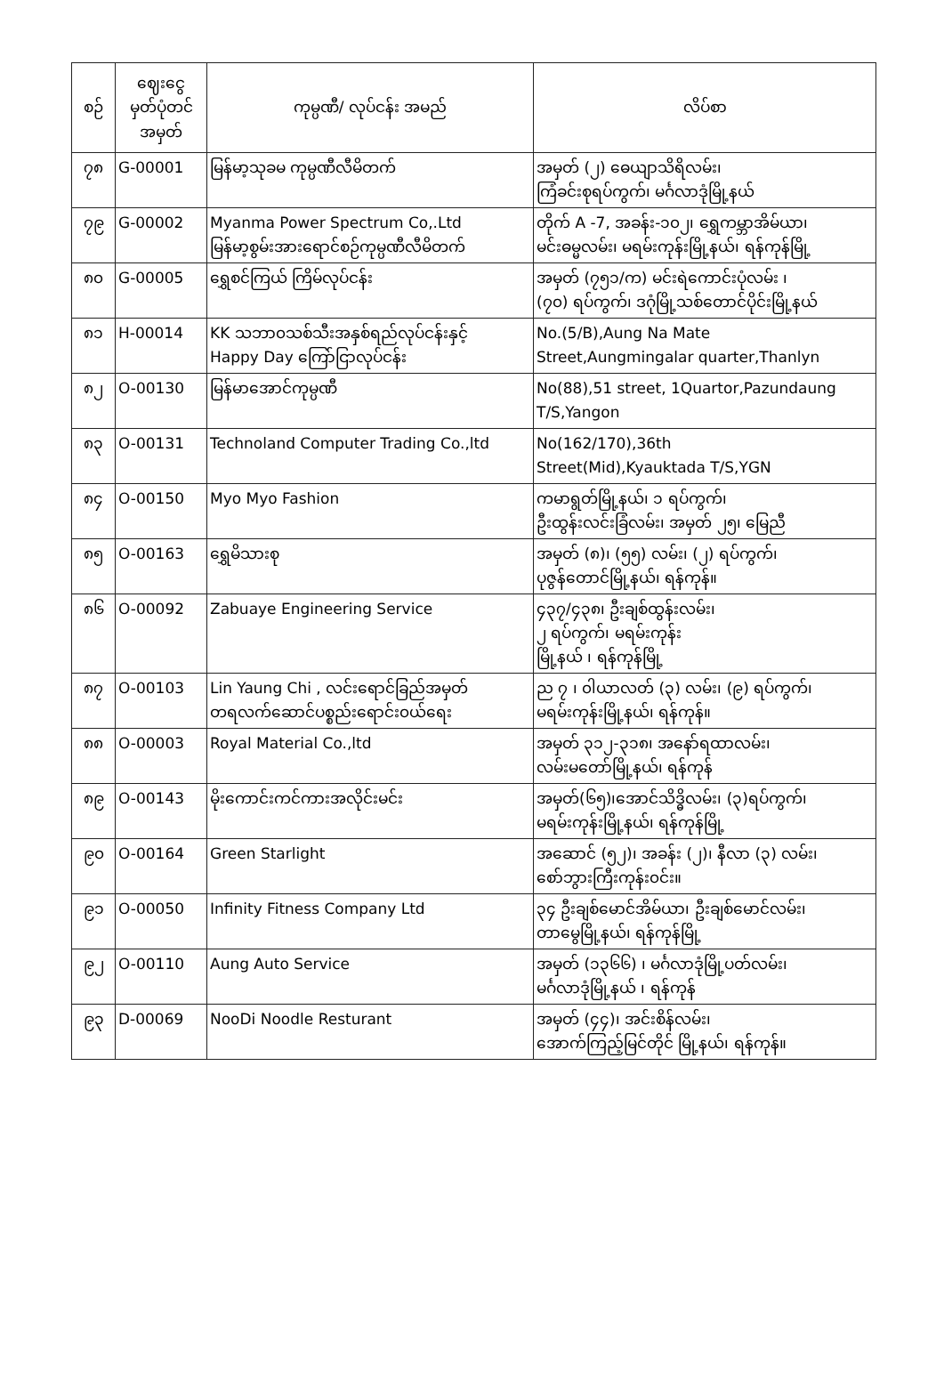| စဉ် | ဈေးငွေ မှတ်ပုံတင် အမှတ် | ကုမ္ပဏီ/ လုပ်ငန်း အမည် | လိပ်စာ |
| --- | --- | --- | --- |
| ၇၈ | G-00001 | မြန်မာ့သုခမ ကုမ္ပဏီလီမိတက် | အမှတ် (၂) ဓေယျာသိရိလမ်း၊ ကြံခင်းစုရပ်ကွက်၊ မင်္ဂလာဒုံမြို့နယ် |
| ၇၉ | G-00002 | Myanma Power Spectrum Co,.Ltd မြန်မာ့စွမ်းအားရောင်စဉ်ကုမ္ပဏီလီမိတက် | တိုက် A -7, အခန်း-၁၀၂၊ ရွှေကမ္ဘာအိမ်ယာ၊ မင်းဓမ္မလမ်း၊ မရမ်းကုန်းမြို့နယ်၊ ရန်ကုန်မြို့ |
| ၈၀ | G-00005 | ရွှေစင်ကြယ် ကြိမ်လုပ်ငန်း | အမှတ် (၇၅၁/က) မင်းရဲကောင်းပုံလမ်း ၊ (၇၀) ရပ်ကွက်၊ ဒဂုံမြို့သစ်တောင်ပိုင်းမြို့နယ် |
| ၈၁ | H-00014 | KK သဘာ၀သစ်သီးအနှစ်ရည်လုပ်ငန်းနှင့် Happy Day ကြော်ငြာလုပ်ငန်း | No.(5/B),Aung Na Mate Street,Aungmingalar quarter,Thanlyn |
| ၈၂ | O-00130 | မြန်မာအောင်ကုမ္ပဏီ | No(88),51 street, 1Quartor,Pazundaung T/S,Yangon |
| ၈၃ | O-00131 | Technoland Computer Trading Co.,ltd | No(162/170),36th Street(Mid),Kyauktada T/S,YGN |
| ၈၄ | O-00150 | Myo Myo Fashion | ကမာရွတ်မြို့နယ်၊ ၁ ရပ်ကွက်၊ ဦးထွန်းလင်းခြံလမ်း၊ အမှတ် ၂၅၊ မြေညီ |
| ၈၅ | O-00163 | ရွှေမိသားစု | အမှတ် (၈)၊ (၅၅) လမ်း၊ (၂) ရပ်ကွက်၊ ပုဇွန်တောင်မြို့နယ်၊ ရန်ကုန်။ |
| ၈၆ | O-00092 | Zabuaye Engineering Service | ၄၃၇/၄၃၈၊ ဦးချစ်ထွန်းလမ်း၊ ၂ ရပ်ကွက်၊ မရမ်းကုန်း မြို့နယ် ၊ ရန်ကုန်မြို့ |
| ၈၇ | O-00103 | Lin Yaung Chi , လင်းရောင်ခြည်အမှတ် တရလက်ဆောင်ပစ္စည်းရောင်း၀ယ်ရေး | ည ၇ ၊ ၀ါယာလတ် (၃) လမ်း၊ (၉) ရပ်ကွက်၊ မရမ်းကုန်းမြို့နယ်၊ ရန်ကုန်။ |
| ၈၈ | O-00003 | Royal Material Co.,ltd | အမှတ် ၃၁၂-၃၁၈၊ အနော်ရထာလမ်း၊ လမ်းမတော်မြို့နယ်၊ ရန်ကုန် |
| ၈၉ | O-00143 | မိုးကောင်းကင်ကားအလိုင်းမင်း | အမှတ်(၆၅)၊အောင်သိဒ္ဓိလမ်း၊ (၃)ရပ်ကွက်၊ မရမ်းကုန်းမြို့နယ်၊ ရန်ကုန်မြို့ |
| ၉၀ | O-00164 | Green Starlight | အဆောင် (၅၂)၊ အခန်း (၂)၊ နီလာ (၃) လမ်း၊ စော်ဘွားကြီးကုန်း၀င်း။ |
| ၉၁ | O-00050 | Infinity Fitness Company Ltd | ၃၄ ဦးချစ်မောင်အိမ်ယာ၊ ဦးချစ်မောင်လမ်း၊ တာမွေမြို့နယ်၊ ရန်ကုန်မြို့ |
| ၉၂ | O-00110 | Aung Auto Service | အမှတ် (၁၃၆၆) ၊ မင်္ဂလာဒုံမြို့ပတ်လမ်း၊ မင်္ဂလာဒုံမြို့နယ် ၊ ရန်ကုန် |
| ၉၃ | D-00069 | NooDi Noodle Resturant | အမှတ် (၄၄)၊ အင်းစိန်လမ်း၊ အောက်ကြည့်မြင်တိုင် မြို့နယ်၊ ရန်ကုန်။ |